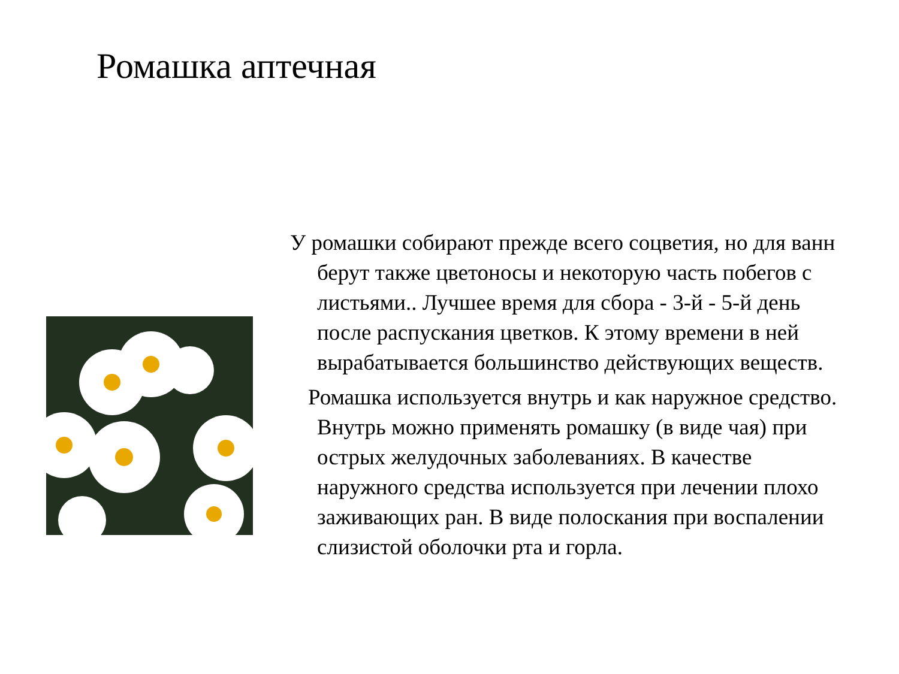Ромашка аптечная
У ромашки собирают прежде всего соцветия, но для ванн берут также цветоносы и некоторую часть побегов с листьями.. Лучшее время для сбора - 3-й - 5-й день после распускания цветков. К этому времени в ней вырабатывается большинство действующих веществ.
Ромашка используется внутрь и как наружное средство. Внутрь можно применять ромашку (в виде чая) при острых желудочных заболеваниях. В качестве наружного средства используется при лечении плохо заживающих ран. В виде полоскания при воспалении слизистой оболочки рта и горла.